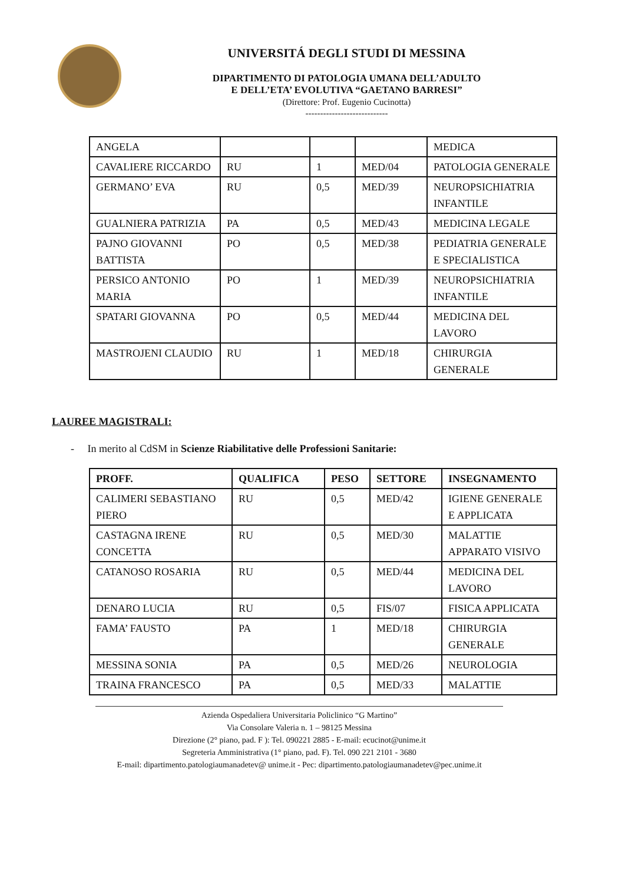UNIVERSITÁ DEGLI STUDI DI MESSINA
DIPARTIMENTO DI PATOLOGIA UMANA DELL’ADULTO
E DELL’ETA’ EVOLUTIVA “GAETANO BARRESI”
(Direttore: Prof. Eugenio Cucinotta)
----------------------------
| ANGELA | | | | MEDICA |
| CAVALIERE RICCARDO | RU | 1 | MED/04 | PATOLOGIA GENERALE |
| GERMANO’ EVA | RU | 0,5 | MED/39 | NEUROPSICHIATRIA INFANTILE |
| GUALNIERA PATRIZIA | PA | 0,5 | MED/43 | MEDICINA LEGALE |
| PAJNO GIOVANNI BATTISTA | PO | 0,5 | MED/38 | PEDIATRIA GENERALE E SPECIALISTICA |
| PERSICO ANTONIO MARIA | PO | 1 | MED/39 | NEUROPSICHIATRIA INFANTILE |
| SPATARI GIOVANNA | PO | 0,5 | MED/44 | MEDICINA DEL LAVORO |
| MASTROJENI CLAUDIO | RU | 1 | MED/18 | CHIRURGIA GENERALE |
LAUREE MAGISTRALI:
- In merito al CdSM in Scienze Riabilitative delle Professioni Sanitarie:
| PROFF. | QUALIFICA | PESO | SETTORE | INSEGNAMENTO |
| --- | --- | --- | --- | --- |
| CALIMERI SEBASTIANO PIERO | RU | 0,5 | MED/42 | IGIENE GENERALE E APPLICATA |
| CASTAGNA IRENE CONCETTA | RU | 0,5 | MED/30 | MALATTIE APPARATO VISIVO |
| CATANOSO ROSARIA | RU | 0,5 | MED/44 | MEDICINA DEL LAVORO |
| DENARO LUCIA | RU | 0,5 | FIS/07 | FISICA APPLICATA |
| FAMA’ FAUSTO | PA | 1 | MED/18 | CHIRURGIA GENERALE |
| MESSINA SONIA | PA | 0,5 | MED/26 | NEUROLOGIA |
| TRAINA FRANCESCO | PA | 0,5 | MED/33 | MALATTIE |
Azienda Ospedaliera Universitaria Policlinico “G Martino”
Via Consolare Valeria n. 1 – 98125 Messina
Direzione (2° piano, pad. F ): Tel. 090221 2885 - E-mail: ecucinot@unime.it
Segreteria Amministrativa (1° piano, pad. F). Tel. 090 221 2101 - 3680
E-mail: dipartimento.patologiaumanadetev@ unime.it - Pec: dipartimento.patologiaumanadetev@pec.unime.it